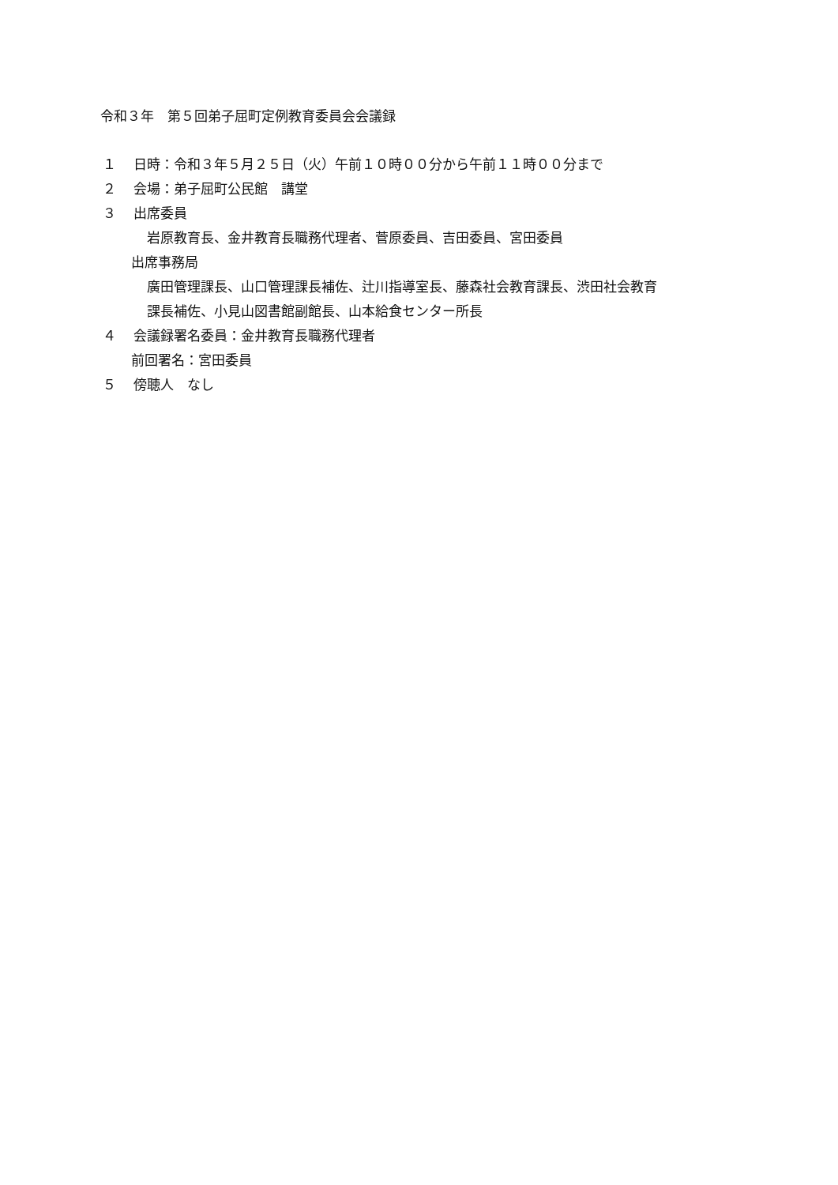令和３年　第５回弟子屈町定例教育委員会会議録
１ 日時：令和３年５月２５日（火）午前１０時００分から午前１１時００分まで
２ 会場：弟子屈町公民館　講堂
３ 出席委員
岩原教育長、金井教育長職務代理者、菅原委員、吉田委員、宮田委員
出席事務局
廣田管理課長、山口管理課長補佐、辻川指導室長、藤森社会教育課長、渋田社会教育
課長補佐、小見山図書館副館長、山本給食センター所長
４ 会議録署名委員：金井教育長職務代理者
前回署名：宮田委員
５ 傍聴人　なし